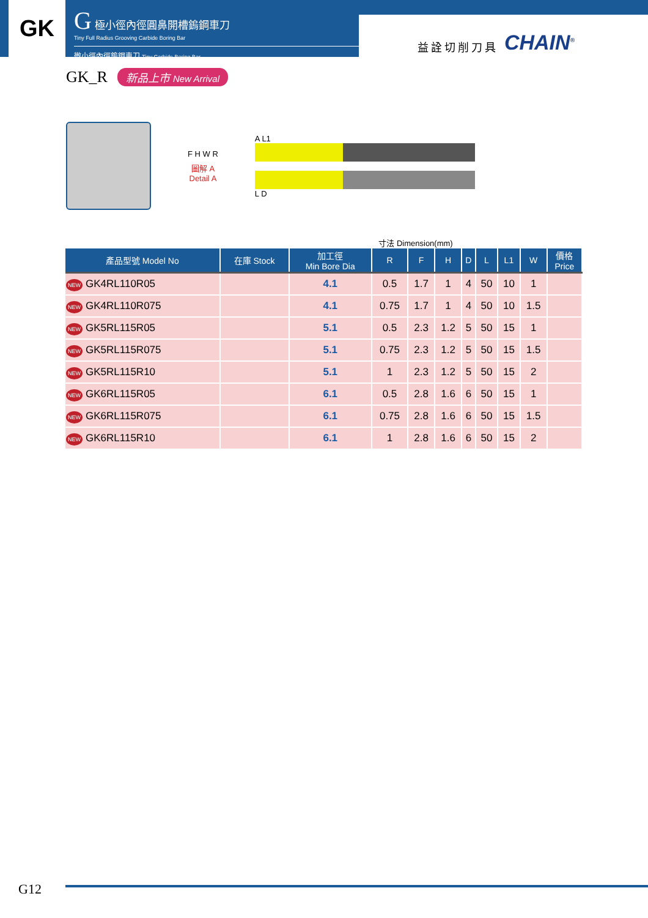GK
G 極小徑內徑圓鼻開槽鎢鋼車刀
Tiny Full Radius Grooving Carbide Boring Bar
微小徑內徑鎢鋼車刀 Tiny Carbide Boring Bar
益詮切削刀具 CHAIN<sup>®</sup>
GK_R 新品上市 New Arrival
F H W R
圖解 A
Detail A
A L1
L D
寸法 Dimension(mm)
| 產品型號 Model No | 在庫 Stock | 加工徑 Min Bore Dia | R | F | H | D | L | L1 | W | 價格 Price |
| --- | --- | --- | --- | --- | --- | --- | --- | --- | --- | --- |
| NEW GK4RL110R05 | | 4.1 | 0.5 | 1.7 | 1 | 4 | 50 | 10 | 1 | |
| NEW GK4RL110R075 | | 4.1 | 0.75 | 1.7 | 1 | 4 | 50 | 10 | 1.5 | |
| NEW GK5RL115R05 | | 5.1 | 0.5 | 2.3 | 1.2 | 5 | 50 | 15 | 1 | |
| NEW GK5RL115R075 | | 5.1 | 0.75 | 2.3 | 1.2 | 5 | 50 | 15 | 1.5 | |
| NEW GK5RL115R10 | | 5.1 | 1 | 2.3 | 1.2 | 5 | 50 | 15 | 2 | |
| NEW GK6RL115R05 | | 6.1 | 0.5 | 2.8 | 1.6 | 6 | 50 | 15 | 1 | |
| NEW GK6RL115R075 | | 6.1 | 0.75 | 2.8 | 1.6 | 6 | 50 | 15 | 1.5 | |
| NEW GK6RL115R10 | | 6.1 | 1 | 2.8 | 1.6 | 6 | 50 | 15 | 2 | |
G12